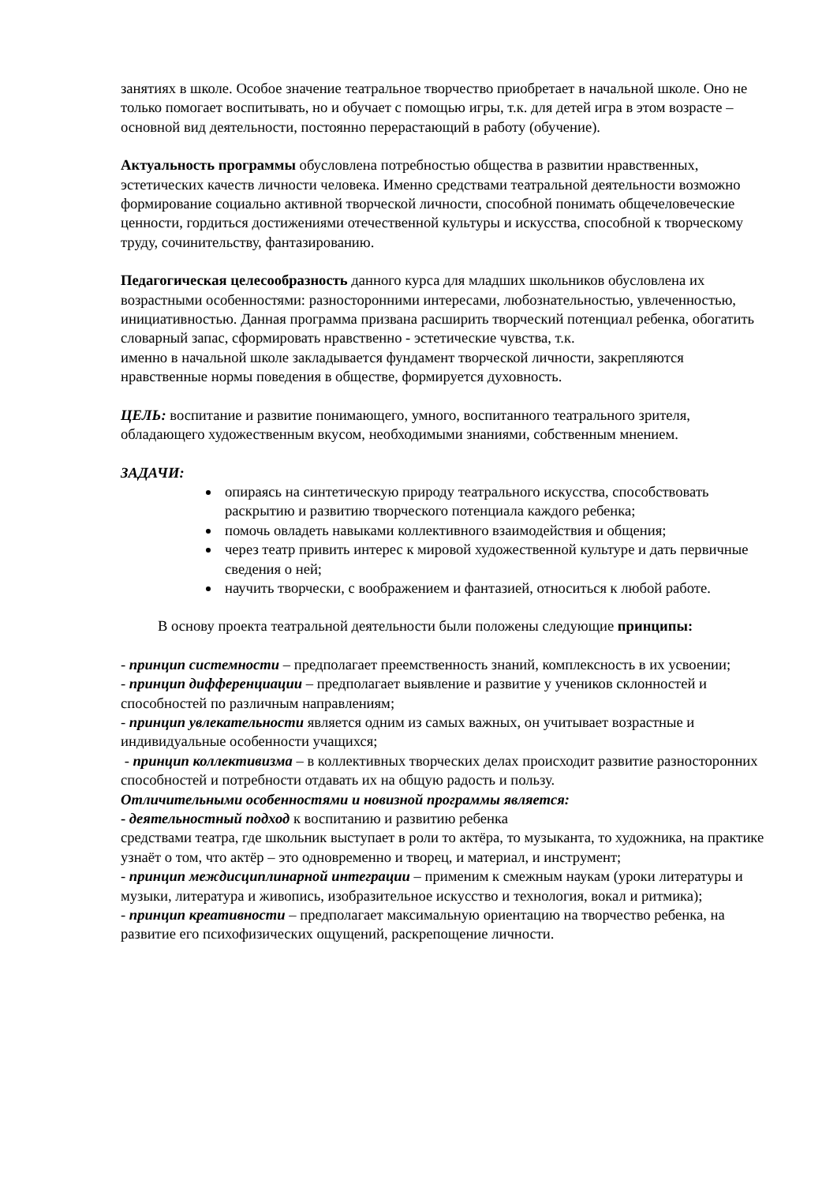занятиях в школе. Особое значение театральное творчество приобретает в начальной школе. Оно не только помогает воспитывать, но и обучает с помощью игры, т.к. для детей игра в этом возрасте – основной вид деятельности, постоянно перерастающий в работу (обучение).
Актуальность программы обусловлена потребностью общества в развитии нравственных, эстетических качеств личности человека. Именно средствами театральной деятельности возможно формирование социально активной творческой личности, способной понимать общечеловеческие ценности, гордиться достижениями отечественной культуры и искусства, способной к творческому труду, сочинительству, фантазированию.
Педагогическая целесообразность данного курса для младших школьников обусловлена их возрастными особенностями: разносторонними интересами, любознательностью, увлеченностью, инициативностью. Данная программа призвана расширить творческий потенциал ребенка, обогатить словарный запас, сформировать нравственно - эстетические чувства, т.к.
именно в начальной школе закладывается фундамент творческой личности, закрепляются нравственные нормы поведения в обществе, формируется духовность.
ЦЕЛЬ: воспитание и развитие понимающего, умного, воспитанного театрального зрителя, обладающего художественным вкусом, необходимыми знаниями, собственным мнением.
ЗАДАЧИ:
опираясь на синтетическую природу театрального искусства, способствовать раскрытию и развитию творческого потенциала каждого ребенка;
помочь овладеть навыками коллективного взаимодействия и общения;
через театр привить интерес к мировой художественной культуре и дать первичные сведения о ней;
научить творчески, с воображением и фантазией, относиться к любой работе.
В основу проекта театральной деятельности были положены следующие принципы:
- принцип системности – предполагает преемственность знаний, комплексность в их усвоении;
- принцип дифференциации – предполагает выявление и развитие у учеников склонностей и способностей по различным направлениям;
- принцип увлекательности является одним из самых важных, он учитывает возрастные и индивидуальные особенности учащихся;
- принцип коллективизма – в коллективных творческих делах происходит развитие разносторонних способностей и потребности отдавать их на общую радость и пользу.
Отличительными особенностями и новизной программы является:
- деятельностный подход к воспитанию и развитию ребенка
средствами театра, где школьник выступает в роли то актёра, то музыканта, то художника, на практике узнаёт о том, что актёр – это одновременно и творец, и материал, и инструмент;
- принцип междисциплинарной интеграции – применим к смежным наукам (уроки литературы и музыки, литература и живопись, изобразительное искусство и технология, вокал и ритмика);
- принцип креативности – предполагает максимальную ориентацию на творчество ребенка, на развитие его психофизических ощущений, раскрепощение личности.